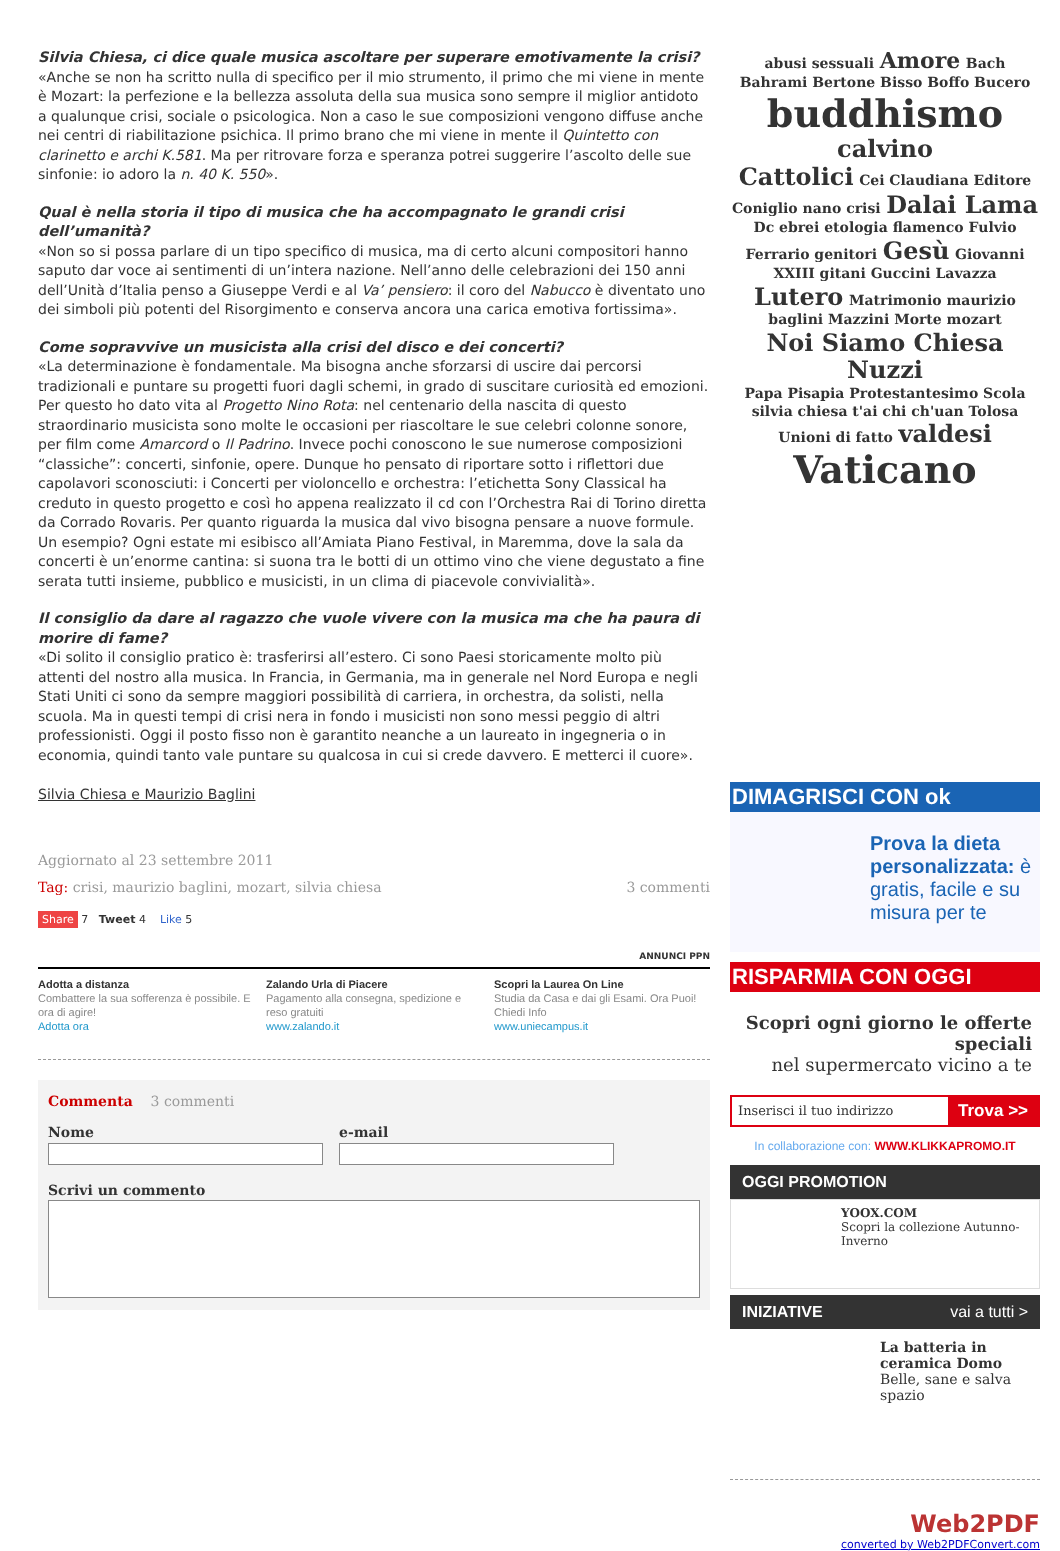Silvia Chiesa, ci dice quale musica ascoltare per superare emotivamente la crisi?
«Anche se non ha scritto nulla di specifico per il mio strumento, il primo che mi viene in mente è Mozart: la perfezione e la bellezza assoluta della sua musica sono sempre il miglior antidoto a qualunque crisi, sociale o psicologica. Non a caso le sue composizioni vengono diffuse anche nei centri di riabilitazione psichica. Il primo brano che mi viene in mente il Quintetto con clarinetto e archi K.581. Ma per ritrovare forza e speranza potrei suggerire l’ascolto delle sue sinfonie: io adoro la n. 40 K. 550».
Qual è nella storia il tipo di musica che ha accompagnato le grandi crisi dell’umanità?
«Non so si possa parlare di un tipo specifico di musica, ma di certo alcuni compositori hanno saputo dar voce ai sentimenti di un’intera nazione. Nell’anno delle celebrazioni dei 150 anni dell’Unità d’Italia penso a Giuseppe Verdi e al Va’ pensiero: il coro del Nabucco è diventato uno dei simboli più potenti del Risorgimento e conserva ancora una carica emotiva fortissima».
Come sopravvive un musicista alla crisi del disco e dei concerti?
«La determinazione è fondamentale. Ma bisogna anche sforzarsi di uscire dai percorsi tradizionali e puntare su progetti fuori dagli schemi, in grado di suscitare curiosità ed emozioni. Per questo ho dato vita al Progetto Nino Rota: nel centenario della nascita di questo straordinario musicista sono molte le occasioni per riascoltare le sue celebri colonne sonore, per film come Amarcord o Il Padrino. Invece pochi conoscono le sue numerose composizioni “classiche”: concerti, sinfonie, opere. Dunque ho pensato di riportare sotto i riflettori due capolavori sconosciuti: i Concerti per violoncello e orchestra: l’etichetta Sony Classical ha creduto in questo progetto e così ho appena realizzato il cd con l’Orchestra Rai di Torino diretta da Corrado Rovaris. Per quanto riguarda la musica dal vivo bisogna pensare a nuove formule. Un esempio? Ogni estate mi esibisco all’Amiata Piano Festival, in Maremma, dove la sala da concerti è un’enorme cantina: si suona tra le botti di un ottimo vino che viene degustato a fine serata tutti insieme, pubblico e musicisti, in un clima di piacevole convivialità».
Il consiglio da dare al ragazzo che vuole vivere con la musica ma che ha paura di morire di fame?
«Di solito il consiglio pratico è: trasferirsi all’estero. Ci sono Paesi storicamente molto più attenti del nostro alla musica. In Francia, in Germania, ma in generale nel Nord Europa e negli Stati Uniti ci sono da sempre maggiori possibilità di carriera, in orchestra, da solisti, nella scuola. Ma in questi tempi di crisi nera in fondo i musicisti non sono messi peggio di altri professionisti. Oggi il posto fisso non è garantito neanche a un laureato in ingegneria o in economia, quindi tanto vale puntare su qualcosa in cui si crede davvero. E metterci il cuore».
Silvia Chiesa e Maurizio Baglini
Aggiornato al 23 settembre 2011
Tag: crisi, maurizio baglini, mozart, silvia chiesa 3 commenti
Share 7 Tweet 4 Like 5
ANNUNCI PPN
Adotta a distanza
Combattere la sua sofferenza è possibile. E ora di agire!
Adotta ora
Zalando Urla di Piacere
Pagamento alla consegna, spedizione e reso gratuiti
www.zalando.it
Scopri la Laurea On Line
Studia da Casa e dai gli Esami. Ora Puoi! Chiedi Info
www.uniecampus.it
Commenta 3 commenti
Nome e-mail
Scrivi un commento
abusi sessuali Amore Bach Bahrami Bertone Bisso Boffo Bucero
buddhismo calvino
Cattolici Cei Claudiana Editore Coniglio nano crisi Dalai Lama Dc ebrei etologia flamenco Fulvio Ferrario genitori Gesù Giovanni XXIII gitani Guccini Lavazza Lutero Matrimonio maurizio baglini Mazzini Morte mozart
Noi Siamo Chiesa Nuzzi
Papa Pisapia Protestantesimo Scola silvia chiesa t'ai chi ch'uan Tolosa Unioni di fatto valdesi Vaticano
DIMAGRISCI CON ok
Prova la dieta personalizzata: è gratis, facile e su misura per te
RISPARMIA CON OGGI
Scopri ogni giorno le offerte speciali
nel supermercato vicino a te
Inserisci il tuo indirizzo Trova >>
In collaborazione con: WWW.KLIKKAPROMO.IT
OGGI PROMOTION
YOOX.COM
Scopri la collezione Autunno-Inverno
INIZIATIVE vai a tutti >
La batteria in ceramica Domo
Belle, sane e salva spazio
Web2PDF
converted by Web2PDFConvert.com